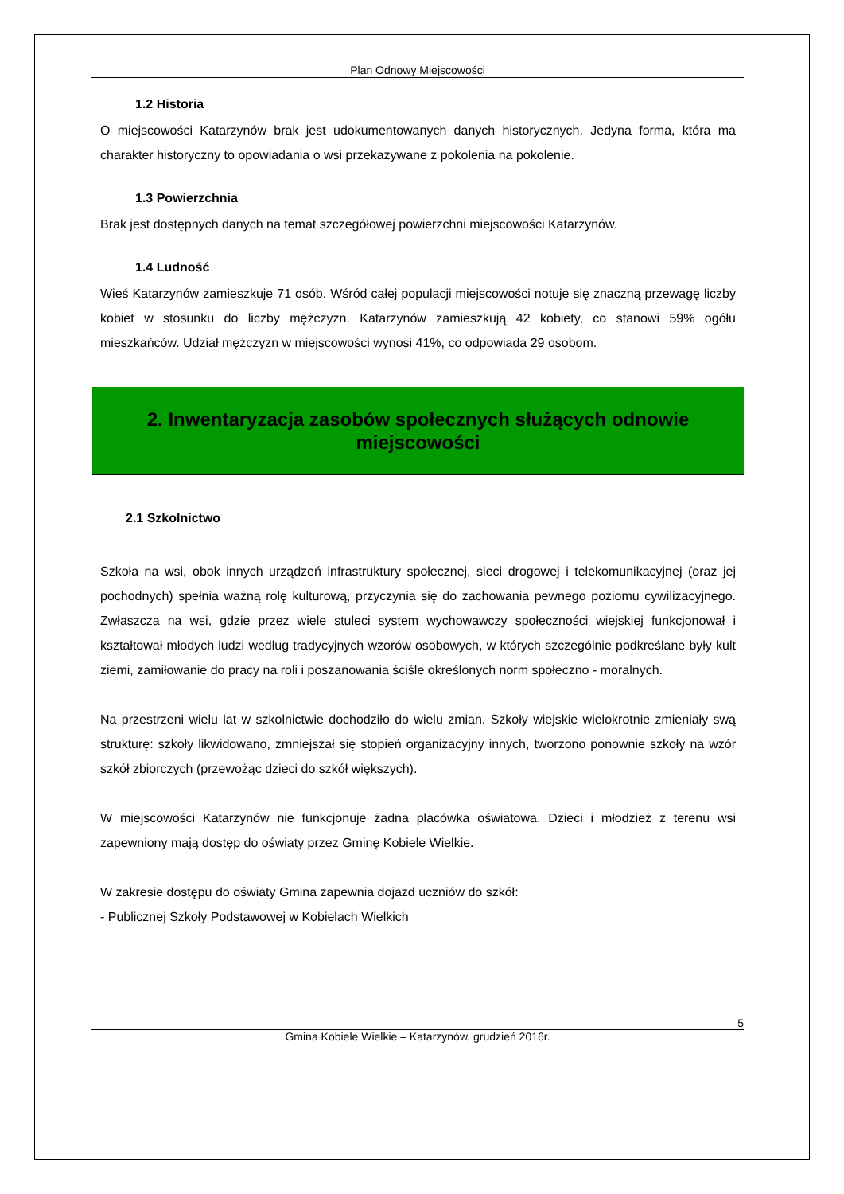Plan Odnowy Miejscowości
1.2 Historia
O miejscowości Katarzynów brak jest udokumentowanych danych historycznych. Jedyna forma, która ma charakter historyczny to opowiadania o wsi przekazywane z pokolenia na pokolenie.
1.3 Powierzchnia
Brak jest dostępnych danych na temat szczegółowej powierzchni miejscowości Katarzynów.
1.4 Ludność
Wieś Katarzynów zamieszkuje 71 osób. Wśród całej populacji miejscowości notuje się znaczną przewagę liczby kobiet w stosunku do liczby mężczyzn. Katarzynów zamieszkują 42 kobiety, co stanowi 59% ogółu mieszkańców. Udział mężczyzn w miejscowości wynosi 41%, co odpowiada 29 osobom.
2. Inwentaryzacja zasobów społecznych służących odnowie
miejscowości
2.1 Szkolnictwo
Szkoła na wsi, obok innych urządzeń infrastruktury społecznej, sieci drogowej i telekomunikacyjnej (oraz jej pochodnych) spełnia ważną rolę kulturową, przyczynia się do zachowania pewnego poziomu cywilizacyjnego. Zwłaszcza na wsi, gdzie przez wiele stuleci system wychowawczy społeczności wiejskiej funkcjonował i kształtował młodych ludzi według tradycyjnych wzorów osobowych, w których szczególnie podkreślane były kult ziemi, zamiłowanie do pracy na roli i poszanowania ściśle określonych norm społeczno - moralnych.
Na przestrzeni wielu lat w szkolnictwie dochodziło do wielu zmian. Szkoły wiejskie wielokrotnie zmieniały swą strukturę: szkoły likwidowano, zmniejszał się stopień organizacyjny innych, tworzono ponownie szkoły na wzór szkół zbiorczych (przewożąc dzieci do szkół większych).
W miejscowości Katarzynów nie funkcjonuje żadna placówka oświatowa. Dzieci i młodzież z terenu wsi zapewniony mają dostęp do oświaty przez Gminę Kobiele Wielkie.
W zakresie dostępu do oświaty Gmina zapewnia dojazd uczniów do szkół:
- Publicznej Szkoły Podstawowej w Kobielach Wielkich
5
Gmina Kobiele Wielkie – Katarzynów, grudzień 2016r.